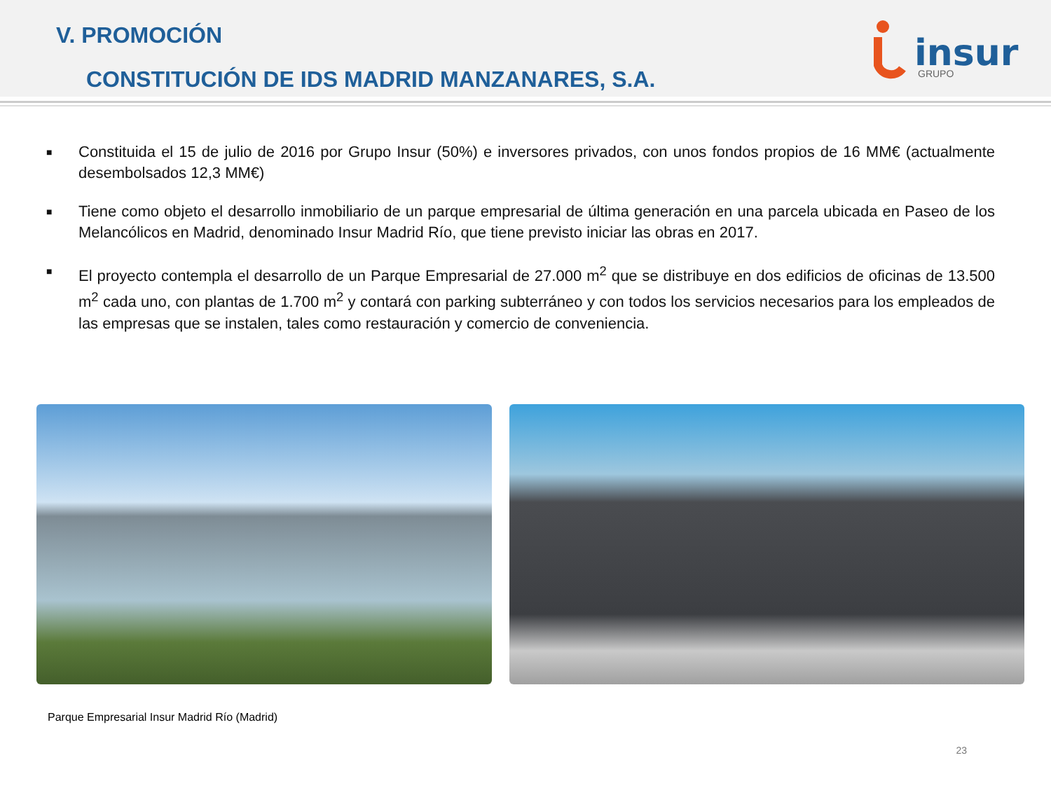V. PROMOCIÓN
CONSTITUCIÓN DE IDS MADRID MANZANARES, S.A.
insur
GRUPO
■ Constituida el 15 de julio de 2016 por Grupo Insur (50%) e inversores privados, con unos fondos propios de 16 MM€ (actualmente desembolsados 12,3 MM€)
■ Tiene como objeto el desarrollo inmobiliario de un parque empresarial de última generación en una parcela ubicada en Paseo de los Melancólicos en Madrid, denominado Insur Madrid Río, que tiene previsto iniciar las obras en 2017.
■ El proyecto contempla el desarrollo de un Parque Empresarial de 27.000 m<sup>2</sup> que se distribuye en dos edificios de oficinas de 13.500 m<sup>2</sup> cada uno, con plantas de 1.700 m<sup>2</sup> y contará con parking subterráneo y con todos los servicios necesarios para los empleados de las empresas que se instalen, tales como restauración y comercio de conveniencia.
Parque Empresarial Insur Madrid Río (Madrid)
23